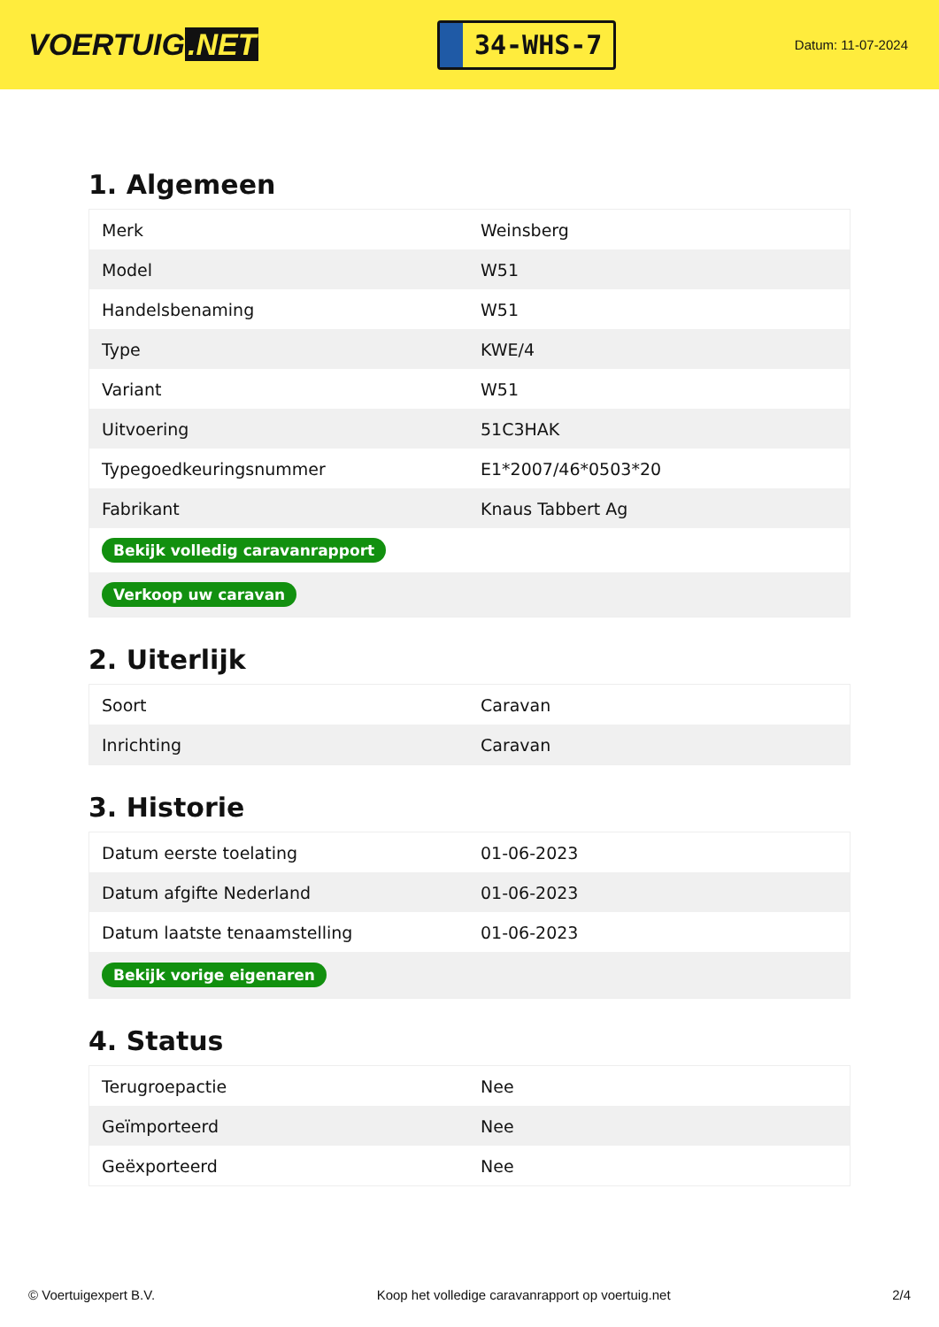VOERTUIG.NET
34-WHS-7
Datum: 11-07-2024
1. Algemeen
| Merk | Weinsberg |
| Model | W51 |
| Handelsbenaming | W51 |
| Type | KWE/4 |
| Variant | W51 |
| Uitvoering | 51C3HAK |
| Typegoedkeuringsnummer | E1*2007/46*0503*20 |
| Fabrikant | Knaus Tabbert Ag |
| Bekijk volledig caravanrapport | |
| Verkoop uw caravan | |
2. Uiterlijk
| Soort | Caravan |
| Inrichting | Caravan |
3. Historie
| Datum eerste toelating | 01-06-2023 |
| Datum afgifte Nederland | 01-06-2023 |
| Datum laatste tenaamstelling | 01-06-2023 |
| Bekijk vorige eigenaren | |
4. Status
| Terugroepactie | Nee |
| Geïmporteerd | Nee |
| Geëxporteerd | Nee |
© Voertuigexpert B.V. Koop het volledige caravanrapport op voertuig.net 2/4